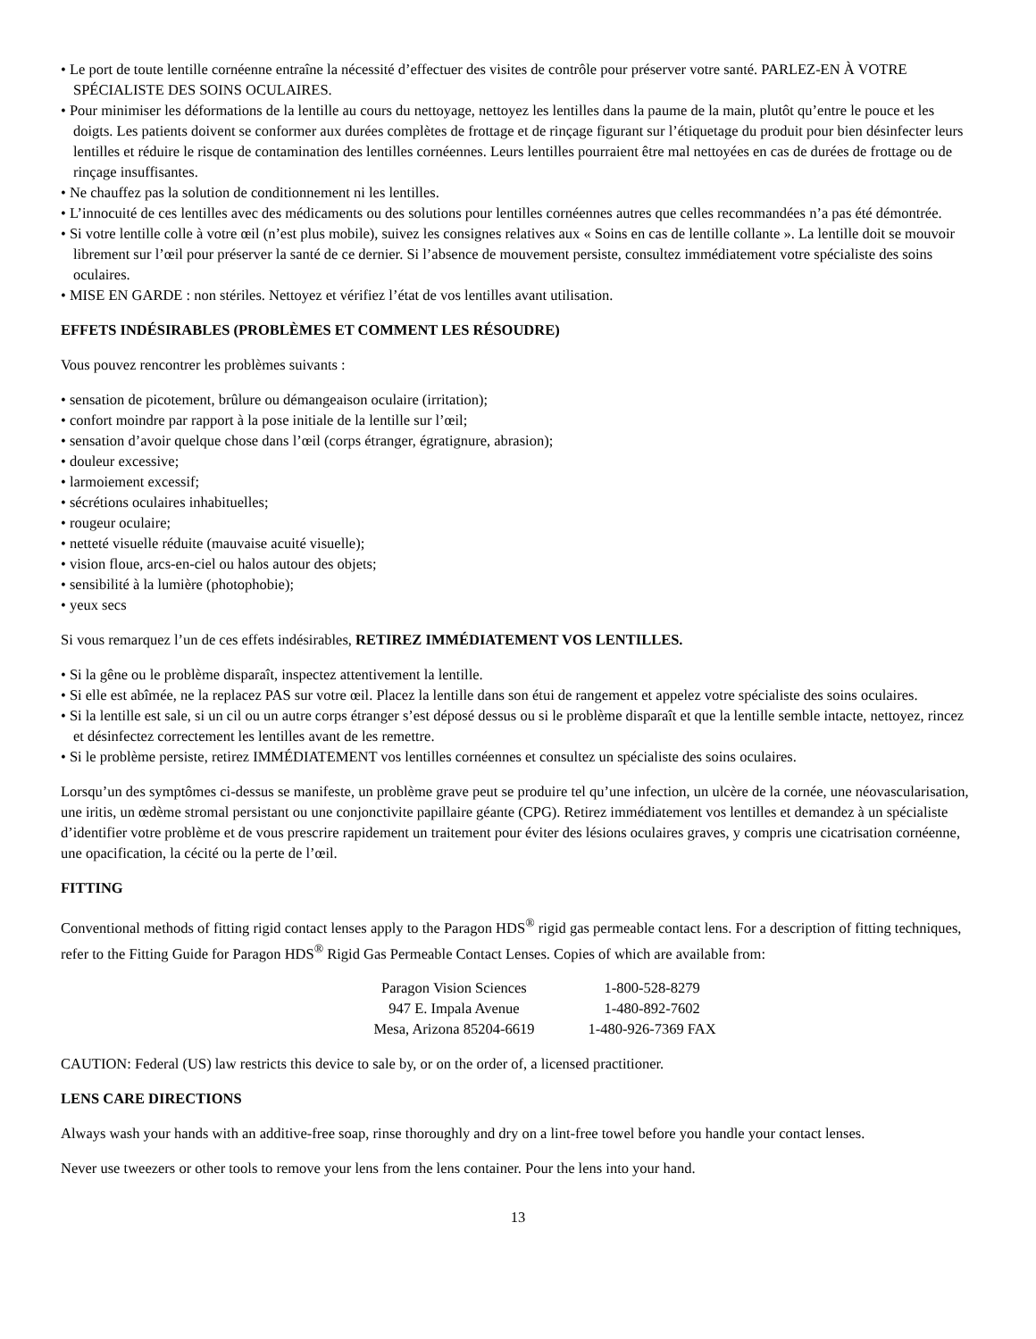• Le port de toute lentille cornéenne entraîne la nécessité d’effectuer des visites de contrôle pour préserver votre santé. PARLEZ-EN À VOTRE SPÉCIALISTE DES SOINS OCULAIRES.
• Pour minimiser les déformations de la lentille au cours du nettoyage, nettoyez les lentilles dans la paume de la main, plutôt qu’entre le pouce et les doigts. Les patients doivent se conformer aux durées complètes de frottage et de rinçage figurant sur l’étiquetage du produit pour bien désinfecter leurs lentilles et réduire le risque de contamination des lentilles cornéennes. Leurs lentilles pourraient être mal nettoyées en cas de durées de frottage ou de rinçage insuffisantes.
• Ne chauffez pas la solution de conditionnement ni les lentilles.
• L’innocuité de ces lentilles avec des médicaments ou des solutions pour lentilles cornéennes autres que celles recommandées n’a pas été démontrée.
• Si votre lentille colle à votre œil (n’est plus mobile), suivez les consignes relatives aux « Soins en cas de lentille collante ». La lentille doit se mouvoir librement sur l’œil pour préserver la santé de ce dernier. Si l’absence de mouvement persiste, consultez immédiatement votre spécialiste des soins oculaires.
• MISE EN GARDE : non stériles. Nettoyez et vérifiez l’état de vos lentilles avant utilisation.
EFFETS INDÉSIRABLES (PROBLÈMES ET COMMENT LES RÉSOUDRE)
Vous pouvez rencontrer les problèmes suivants :
• sensation de picotement, brûlure ou démangeaison oculaire (irritation);
• confort moindre par rapport à la pose initiale de la lentille sur l’œil;
• sensation d’avoir quelque chose dans l’œil (corps étranger, égratignure, abrasion);
• douleur excessive;
• larmoiement excessif;
• sécrétions oculaires inhabituelles;
• rougeur oculaire;
• netteté visuelle réduite (mauvaise acuité visuelle);
• vision floue, arcs-en-ciel ou halos autour des objets;
• sensibilité à la lumière (photophobie);
• yeux secs
Si vous remarquez l’un de ces effets indésirables, RETIREZ IMMÉDIATEMENT VOS LENTILLES.
• Si la gêne ou le problème disparaît, inspectez attentivement la lentille.
• Si elle est abîmée, ne la replacez PAS sur votre œil. Placez la lentille dans son étui de rangement et appelez votre spécialiste des soins oculaires.
• Si la lentille est sale, si un cil ou un autre corps étranger s’est déposé dessus ou si le problème disparaît et que la lentille semble intacte, nettoyez, rincez et désinfectez correctement les lentilles avant de les remettre.
• Si le problème persiste, retirez IMMÉDIATEMENT vos lentilles cornéennes et consultez un spécialiste des soins oculaires.
Lorsqu’un des symptômes ci-dessus se manifeste, un problème grave peut se produire tel qu’une infection, un ulcère de la cornée, une néovascularisation, une iritis, un œdème stromal persistant ou une conjonctivite papillaire géante (CPG). Retirez immédiatement vos lentilles et demandez à un spécialiste d’identifier votre problème et de vous prescrire rapidement un traitement pour éviter des lésions oculaires graves, y compris une cicatrisation cornéenne, une opacification, la cécité ou la perte de l’œil.
FITTING
Conventional methods of fitting rigid contact lenses apply to the Paragon HDS<sup>®</sup> rigid gas permeable contact lens. For a description of fitting techniques, refer to the Fitting Guide for Paragon HDS<sup>®</sup> Rigid Gas Permeable Contact Lenses. Copies of which are available from:
Paragon Vision Sciences
947 E. Impala Avenue
Mesa, Arizona 85204-6619
1-800-528-8279
1-480-892-7602
1-480-926-7369 FAX
CAUTION: Federal (US) law restricts this device to sale by, or on the order of, a licensed practitioner.
LENS CARE DIRECTIONS
Always wash your hands with an additive-free soap, rinse thoroughly and dry on a lint-free towel before you handle your contact lenses.
Never use tweezers or other tools to remove your lens from the lens container. Pour the lens into your hand.
13